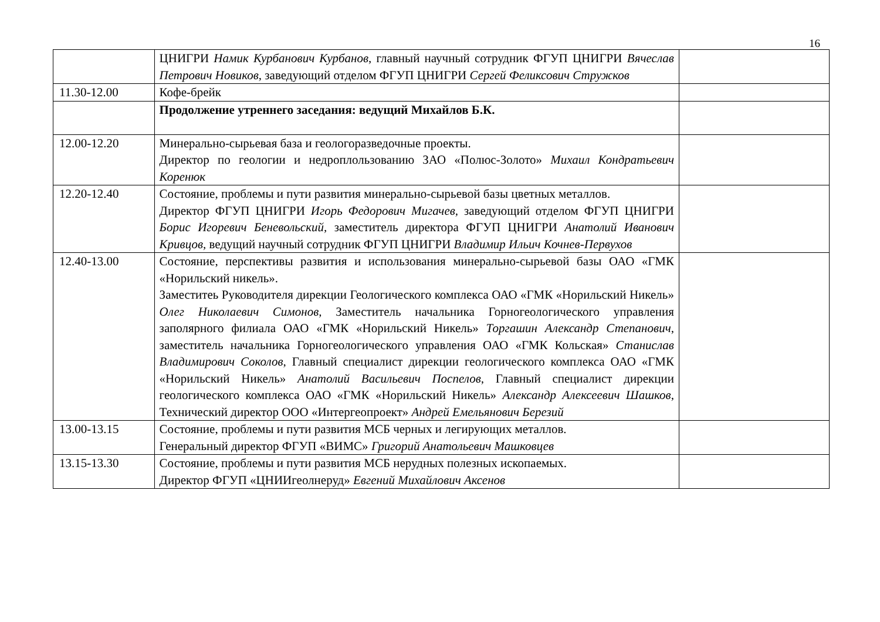16
| | ЦНИГРИ Намик Курбанович Курбанов , главный научный сотрудник ФГУП ЦНИГРИ Вячеслав Петрович Новиков , заведующий отделом ФГУП ЦНИГРИ Сергей Феликсович Стружков | |
| 11.30-12.00 | Кофе-брейк | |
| | Продолжение утреннего заседания: ведущий Михайлов Б.К. | |
| 12.00-12.20 | Минерально-сырьевая база и геологоразведочные проекты. Директор по геологии и недроплользованию ЗАО «Полюс-Золото» Михаил Кондратьевич Коренюк | |
| 12.20-12.40 | Состояние, проблемы и пути развития минерально-сырьевой базы цветных металлов. Директор ФГУП ЦНИГРИ Игорь Федорович Мигачев, заведующий отделом ФГУП ЦНИГРИ Борис Игоревич Беневольский, заместитель директора ФГУП ЦНИГРИ Анатолий Иванович Кривцов, ведущий научный сотрудник ФГУП ЦНИГРИ Владимир Ильич Кочнев-Первухов | |
| 12.40-13.00 | Состояние, перспективы развития и использования минерально-сырьевой базы ОАО «ГМК «Норильский никель». Заместитеь Руководителя дирекции Геологического комплекса ОАО «ГМК «Норильский Никель» Олег Николаевич Симонов, Заместитель начальника Горногеологического управления заполярного филиала ОАО «ГМК «Норильский Никель» Торгашин Александр Степанович , заместитель начальника Горногеологического управления ОАО «ГМК Кольская» Станислав Владимирович Соколов , Главный специалист дирекции геологического комплекса ОАО «ГМК «Норильский Никель» Анатолий Васильевич Поспелов , Главный специалист дирекции геологического комплекса ОАО «ГМК «Норильский Никель» Александр Алексеевич Шашков , Технический директор ООО «Интергеопроект» Андрей Емельянович Березий | |
| 13.00-13.15 | Состояние, проблемы и пути развития МСБ черных и легирующих металлов. Генеральный директор ФГУП «ВИМС» Григорий Анатольевич Машковцев | |
| 13.15-13.30 | Состояние, проблемы и пути развития МСБ нерудных полезных ископаемых. Директор ФГУП «ЦНИИгеолнеруд» Евгений Михайлович Аксенов | |